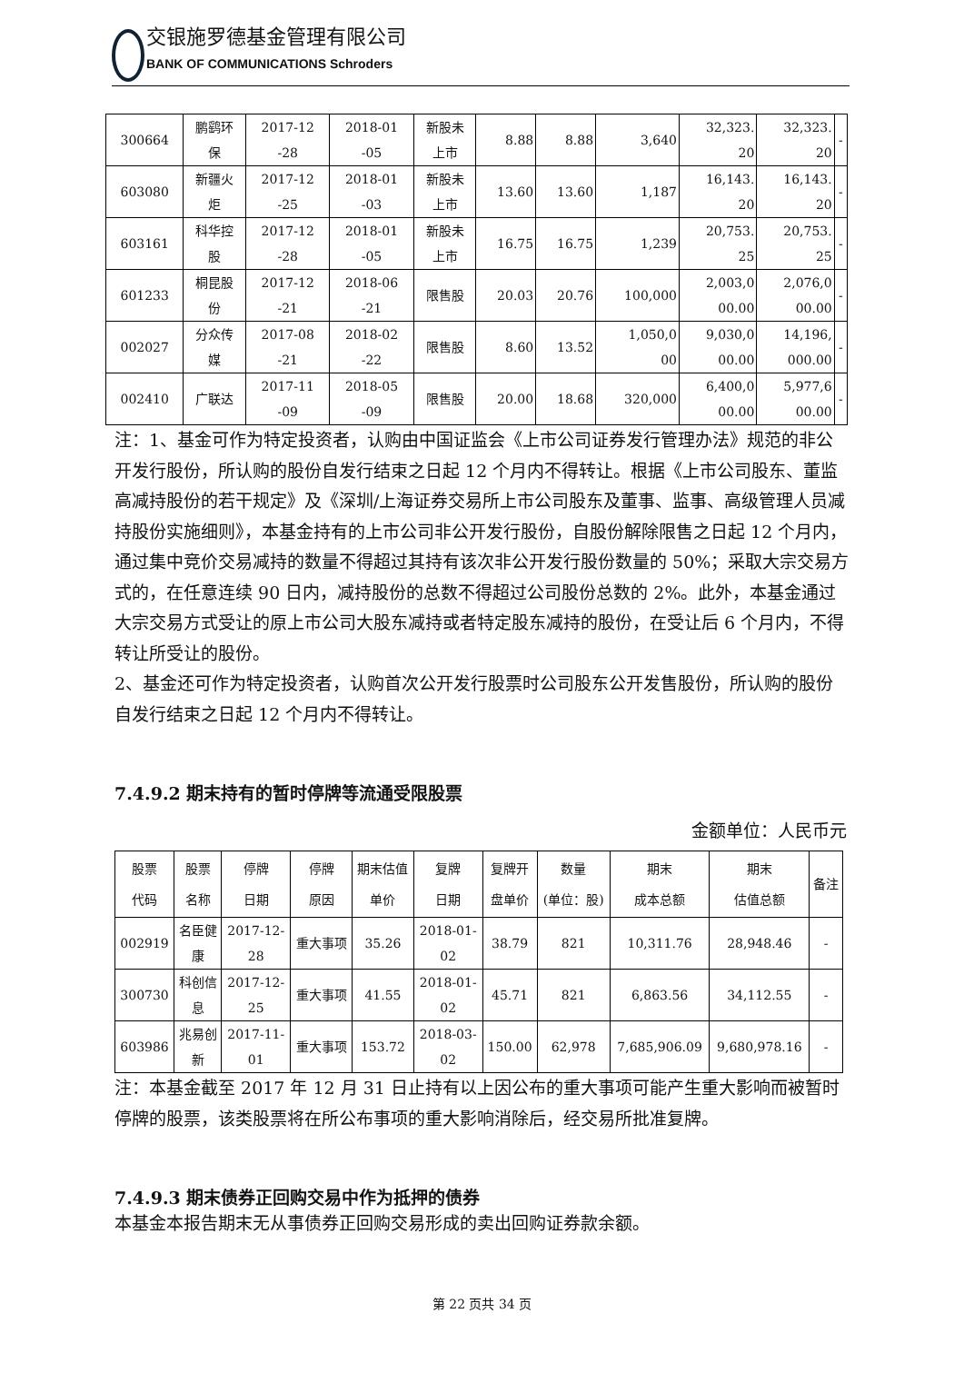交银施罗德基金管理有限公司
BANK OF COMMUNICATIONS Schroders
| 300664 | 鹏鹞环 保 | 2017-12 -28 | 2018-01 -05 | 新股未 上市 | 8.88 | 8.88 | 3,640 | 32,323. 20 | 32,323. 20 | - |
| 603080 | 新疆火 炬 | 2017-12 -25 | 2018-01 -03 | 新股未 上市 | 13.60 | 13.60 | 1,187 | 16,143. 20 | 16,143. 20 | - |
| 603161 | 科华控 股 | 2017-12 -28 | 2018-01 -05 | 新股未 上市 | 16.75 | 16.75 | 1,239 | 20,753. 25 | 20,753. 25 | - |
| 601233 | 桐昆股 份 | 2017-12 -21 | 2018-06 -21 | 限售股 | 20.03 | 20.76 | 100,000 | 2,003,0 00.00 | 2,076,0 00.00 | - |
| 002027 | 分众传 媒 | 2017-08 -21 | 2018-02 -22 | 限售股 | 8.60 | 13.52 | 1,050,0 00 | 9,030,0 00.00 | 14,196, 000.00 | - |
| 002410 | 广联达 | 2017-11 -09 | 2018-05 -09 | 限售股 | 20.00 | 18.68 | 320,000 | 6,400,0 00.00 | 5,977,6 00.00 | - |
注：1、基金可作为特定投资者，认购由中国证监会《上市公司证券发行管理办法》规范的非公开发行股份，所认购的股份自发行结束之日起 12 个月内不得转让。根据《上市公司股东、董监高减持股份的若干规定》及《深圳/上海证券交易所上市公司股东及董事、监事、高级管理人员减持股份实施细则》，本基金持有的上市公司非公开发行股份，自股份解除限售之日起 12 个月内，通过集中竞价交易减持的数量不得超过其持有该次非公开发行股份数量的 50%；采取大宗交易方式的，在任意连续 90 日内，减持股份的总数不得超过公司股份总数的 2%。此外，本基金通过大宗交易方式受让的原上市公司大股东减持或者特定股东减持的股份，在受让后 6 个月内，不得转让所受让的股份。
2、基金还可作为特定投资者，认购首次公开发行股票时公司股东公开发售股份，所认购的股份自发行结束之日起 12 个月内不得转让。
7.4.9.2 期末持有的暂时停牌等流通受限股票
金额单位：人民币元
| 股票 代码 | 股票 名称 | 停牌 日期 | 停牌 原因 | 期末估值 单价 | 复牌 日期 | 复牌开 盘单价 | 数量 (单位：股) | 期末 成本总额 | 期末 估值总额 | 备注 |
| --- | --- | --- | --- | --- | --- | --- | --- | --- | --- | --- |
| 002919 | 名臣健 康 | 2017-12- 28 | 重大事项 | 35.26 | 2018-01- 02 | 38.79 | 821 | 10,311.76 | 28,948.46 | - |
| 300730 | 科创信 息 | 2017-12- 25 | 重大事项 | 41.55 | 2018-01- 02 | 45.71 | 821 | 6,863.56 | 34,112.55 | - |
| 603986 | 兆易创 新 | 2017-11- 01 | 重大事项 | 153.72 | 2018-03- 02 | 150.00 | 62,978 | 7,685,906.09 | 9,680,978.16 | - |
注：本基金截至 2017 年 12 月 31 日止持有以上因公布的重大事项可能产生重大影响而被暂时停牌的股票，该类股票将在所公布事项的重大影响消除后，经交易所批准复牌。
7.4.9.3 期末债券正回购交易中作为抵押的债券
本基金本报告期末无从事债券正回购交易形成的卖出回购证券款余额。
第 22 页共 34 页